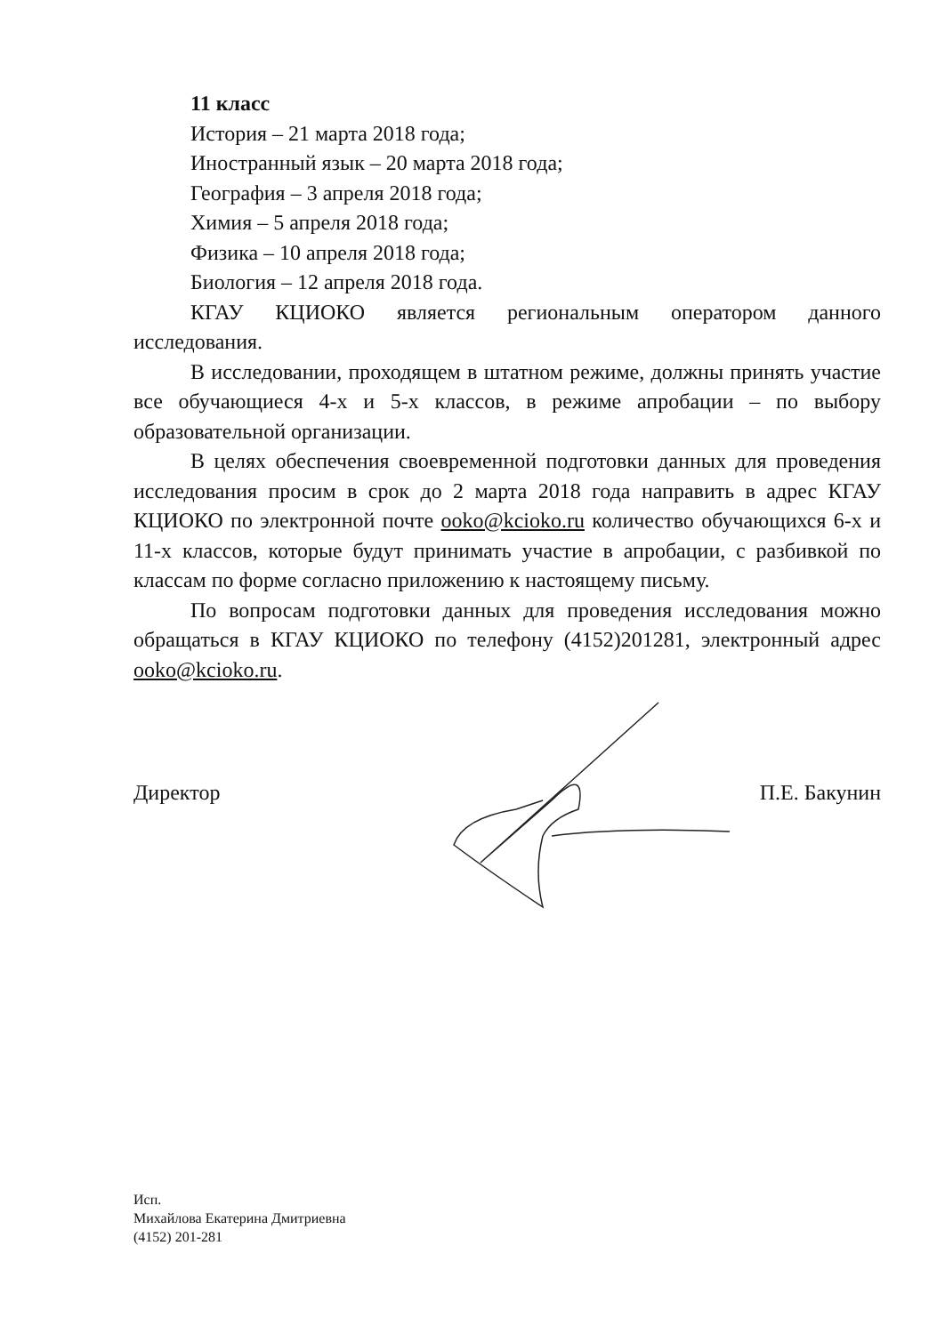11 класс
История – 21 марта 2018 года;
Иностранный язык – 20 марта 2018 года;
География – 3 апреля 2018 года;
Химия – 5 апреля 2018 года;
Физика – 10 апреля 2018 года;
Биология – 12 апреля 2018 года.
КГАУ КЦИОКО является региональным оператором данного исследования.
В исследовании, проходящем в штатном режиме, должны принять участие все обучающиеся 4-х и 5-х классов, в режиме апробации – по выбору образовательной организации.
В целях обеспечения своевременной подготовки данных для проведения исследования просим в срок до 2 марта 2018 года направить в адрес КГАУ КЦИОКО по электронной почте ooko@kcioko.ru количество обучающихся 6-х и 11-х классов, которые будут принимать участие в апробации, с разбивкой по классам по форме согласно приложению к настоящему письму.
По вопросам подготовки данных для проведения исследования можно обращаться в КГАУ КЦИОКО по телефону (4152)201281, электронный адрес ooko@kcioko.ru.
Директор П.Е. Бакунин
Исп.
Михайлова Екатерина Дмитриевна
(4152) 201-281